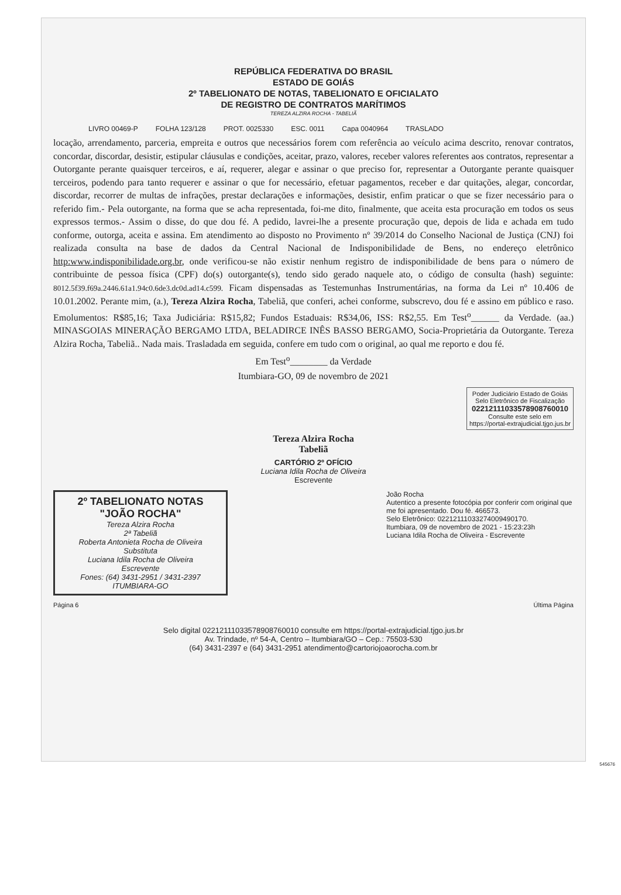REPÚBLICA FEDERATIVA DO BRASIL
ESTADO DE GOIÁS
2º TABELIONATO DE NOTAS, TABELIONATO E OFICIALATO
DE REGISTRO DE CONTRATOS MARÍTIMOS
TEREZA ALZIRA ROCHA - TABELIÃ
LIVRO 00469-P FOLHA 123/128 PROT. 0025330 ESC. 0011 Capa 0040964 TRASLADO
locação, arrendamento, parceria, empreita e outros que necessários forem com referência ao veículo acima descrito, renovar contratos, concordar, discordar, desistir, estipular cláusulas e condições, aceitar, prazo, valores, receber valores referentes aos contratos, representar a Outorgante perante quaisquer terceiros, e aí, requerer, alegar e assinar o que preciso for, representar a Outorgante perante quaisquer terceiros, podendo para tanto requerer e assinar o que for necessário, efetuar pagamentos, receber e dar quitações, alegar, concordar, discordar, recorrer de multas de infrações, prestar declarações e informações, desistir, enfim praticar o que se fizer necessário para o referido fim.- Pela outorgante, na forma que se acha representada, foi-me dito, finalmente, que aceita esta procuração em todos os seus expressos termos.- Assim o disse, do que dou fé. A pedido, lavrei-lhe a presente procuração que, depois de lida e achada em tudo conforme, outorga, aceita e assina. Em atendimento ao disposto no Provimento nº 39/2014 do Conselho Nacional de Justiça (CNJ) foi realizada consulta na base de dados da Central Nacional de Indisponibilidade de Bens, no endereço eletrônico http:www.indisponibilidade.org.br, onde verificou-se não existir nenhum registro de indisponibilidade de bens para o número de contribuinte de pessoa física (CPF) do(s) outorgante(s), tendo sido gerado naquele ato, o código de consulta (hash) seguinte: 8012.5f39.f69a.2446.61a1.94c0.6de3.dc0d.ad14.c599. Ficam dispensadas as Testemunhas Instrumentárias, na forma da Lei nº 10.406 de 10.01.2002. Perante mim, (a.), Tereza Alzira Rocha, Tabeliã, que conferi, achei conforme, subscrevo, dou fé e assino em público e raso. Emolumentos: R$85,16; Taxa Judiciária: R$15,82; Fundos Estaduais: R$34,06, ISS: R$2,55. Em Test<sup>o</sup>______ da Verdade. (aa.) MINASGOIAS MINERAÇÃO BERGAMO LTDA, BELADIRCE INÊS BASSO BERGAMO, Socia-Proprietária da Outorgante. Tereza Alzira Rocha, Tabeliã.. Nada mais. Trasladada em seguida, confere em tudo com o original, ao qual me reporto e dou fé.
Em Test<sup>o</sup>________ da Verdade
Itumbiara-GO, 09 de novembro de 2021
Poder Judiciário Estado de Goiás
Selo Eletrônico de Fiscalização
02212111033578908760010
Consulte este selo em
https://portal-extrajudicial.tjgo.jus.br
Tereza Alzira Rocha
Tabeliã
CARTÓRIO 2º OFÍCIO
Luciana Idila Rocha de Oliveira
Escrevente
2º TABELIONATO NOTAS
"JOÃO ROCHA"
Tereza Alzira Rocha
2ª Tabeliã
Roberta Antonieta Rocha de Oliveira
Substituta
Luciana Idila Rocha de Oliveira
Escrevente
Fones: (64) 3431-2951 / 3431-2397
ITUMBIARA-GO
João Rocha
Autentico a presente fotocópia por conferir com original que me foi apresentado. Dou fé. 466573.
Selo Eletrônico: 02212111033274009490170.
Itumbiara, 09 de novembro de 2021 - 15:23:23h
Luciana Idila Rocha de Oliveira - Escrevente
Página 6 Última Página
Selo digital 02212111033578908760010 consulte em https://portal-extrajudicial.tjgo.jus.br
Av. Trindade, nº 54-A, Centro – Itumbiara/GO – Cep.: 75503-530
(64) 3431-2397 e (64) 3431-2951 atendimento@cartoriojoaorocha.com.br
545676